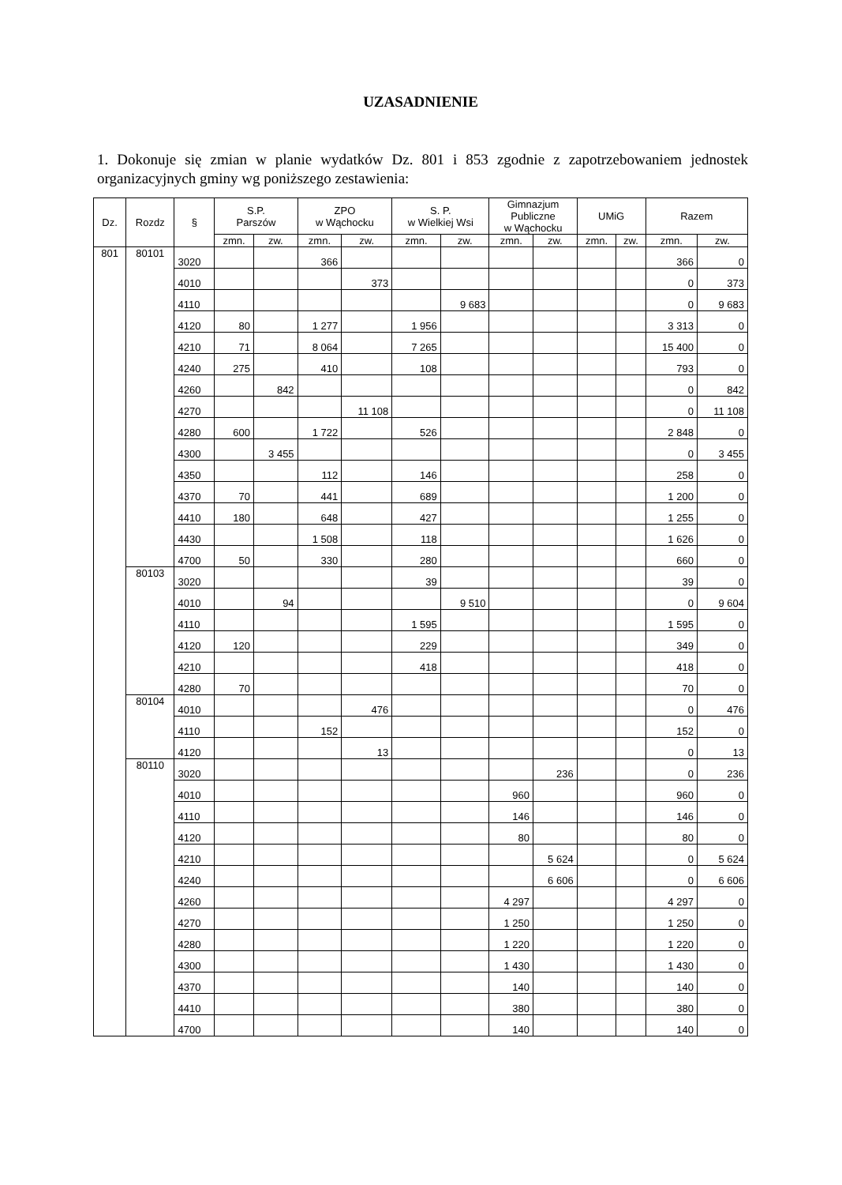UZASADNIENIE
1. Dokonuje się zmian w planie wydatków Dz. 801 i 853 zgodnie z zapotrzebowaniem jednostek organizacyjnych gminy wg poniższego zestawienia:
| Dz. | Rozdz | § | S.P. Parszów | | ZPO w Wąchocku | | S. P. w Wielkiej Wsi | | Gimnazjum Publiczne w Wąchocku | | UMiG | | Razem | |
| --- | --- | --- | --- | --- | --- | --- | --- | --- | --- | --- | --- | --- | --- | --- |
| | | | zmn. | zw. | zmn. | zw. | zmn. | zw. | zmn. | zw. | zmn. | zw. | zmn. | zw. |
| 801 | 80101 | 3020 | | | 366 | | | | | | | | 366 | 0 |
| | | 4010 | | | | 373 | | | | | | | 0 | 373 |
| | | 4110 | | | | | | 9 683 | | | | | 0 | 9 683 |
| | | 4120 | 80 | | 1 277 | | 1 956 | | | | | | 3 313 | 0 |
| | | 4210 | 71 | | 8 064 | | 7 265 | | | | | | 15 400 | 0 |
| | | 4240 | 275 | | 410 | | 108 | | | | | | 793 | 0 |
| | | 4260 | | 842 | | | | | | | | | 0 | 842 |
| | | 4270 | | | | 11 108 | | | | | | | 0 | 11 108 |
| | | 4280 | 600 | | 1 722 | | 526 | | | | | | 2 848 | 0 |
| | | 4300 | | 3 455 | | | | | | | | | 0 | 3 455 |
| | | 4350 | | | 112 | | 146 | | | | | | 258 | 0 |
| | | 4370 | 70 | | 441 | | 689 | | | | | | 1 200 | 0 |
| | | 4410 | 180 | | 648 | | 427 | | | | | | 1 255 | 0 |
| | | 4430 | | | 1 508 | | 118 | | | | | | 1 626 | 0 |
| | | 4700 | 50 | | 330 | | 280 | | | | | | 660 | 0 |
| | 80103 | 3020 | | | | | 39 | | | | | | 39 | 0 |
| | | 4010 | | 94 | | | | 9 510 | | | | | 0 | 9 604 |
| | | 4110 | | | | | 1 595 | | | | | | 1 595 | 0 |
| | | 4120 | 120 | | | | 229 | | | | | | 349 | 0 |
| | | 4210 | | | | | 418 | | | | | | 418 | 0 |
| | | 4280 | 70 | | | | | | | | | | 70 | 0 |
| | 80104 | 4010 | | | | 476 | | | | | | | 0 | 476 |
| | | 4110 | | | 152 | | | | | | | | 152 | 0 |
| | | 4120 | | | | 13 | | | | | | | 0 | 13 |
| | 80110 | 3020 | | | | | | | | 236 | | | 0 | 236 |
| | | 4010 | | | | | | | 960 | | | | 960 | 0 |
| | | 4110 | | | | | | | 146 | | | | 146 | 0 |
| | | 4120 | | | | | | | 80 | | | | 80 | 0 |
| | | 4210 | | | | | | | | 5 624 | | | 0 | 5 624 |
| | | 4240 | | | | | | | | 6 606 | | | 0 | 6 606 |
| | | 4260 | | | | | | | 4 297 | | | | 4 297 | 0 |
| | | 4270 | | | | | | | 1 250 | | | | 1 250 | 0 |
| | | 4280 | | | | | | | 1 220 | | | | 1 220 | 0 |
| | | 4300 | | | | | | | 1 430 | | | | 1 430 | 0 |
| | | 4370 | | | | | | | 140 | | | | 140 | 0 |
| | | 4410 | | | | | | | 380 | | | | 380 | 0 |
| | | 4700 | | | | | | | 140 | | | | 140 | 0 |